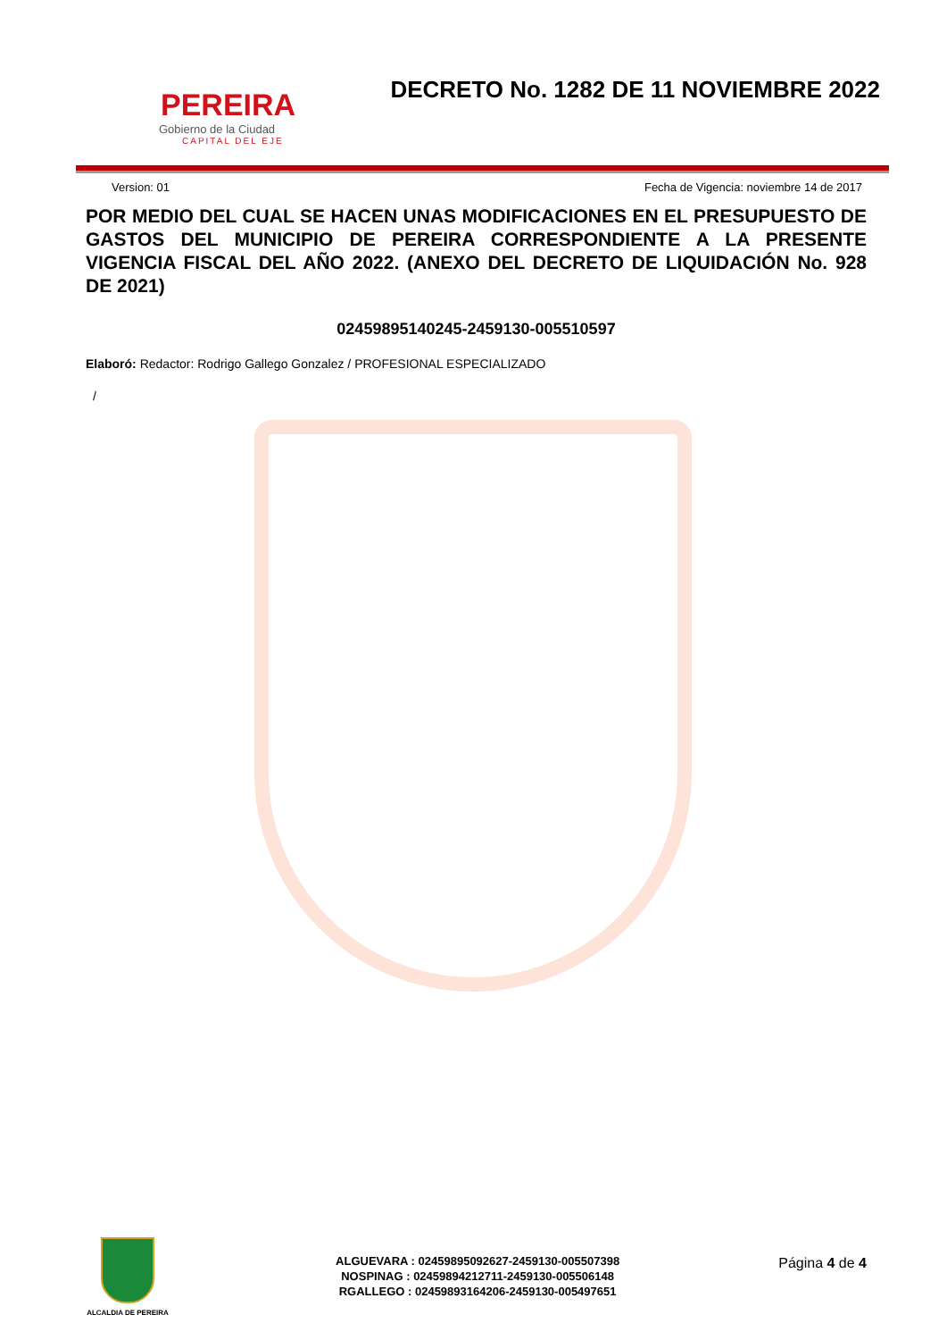PEREIRA
Gobierno de la Ciudad
CAPITAL DEL EJE
DECRETO No. 1282 DE 11 NOVIEMBRE 2022
Version: 01 Fecha de Vigencia: noviembre 14 de 2017
POR MEDIO DEL CUAL SE HACEN UNAS MODIFICACIONES EN EL PRESUPUESTO DE GASTOS DEL MUNICIPIO DE PEREIRA CORRESPONDIENTE A LA PRESENTE VIGENCIA FISCAL DEL AÑO 2022. (ANEXO DEL DECRETO DE LIQUIDACIÓN No. 928 DE 2021)
02459895140245-2459130-005510597
Elaboró: Redactor: Rodrigo Gallego Gonzalez / PROFESIONAL ESPECIALIZADO
/
ALCALDIA DE PEREIRA
ALGUEVARA : 02459895092627-2459130-005507398
NOSPINAG : 02459894212711-2459130-005506148
RGALLEGO : 02459893164206-2459130-005497651
Página 4 de 4